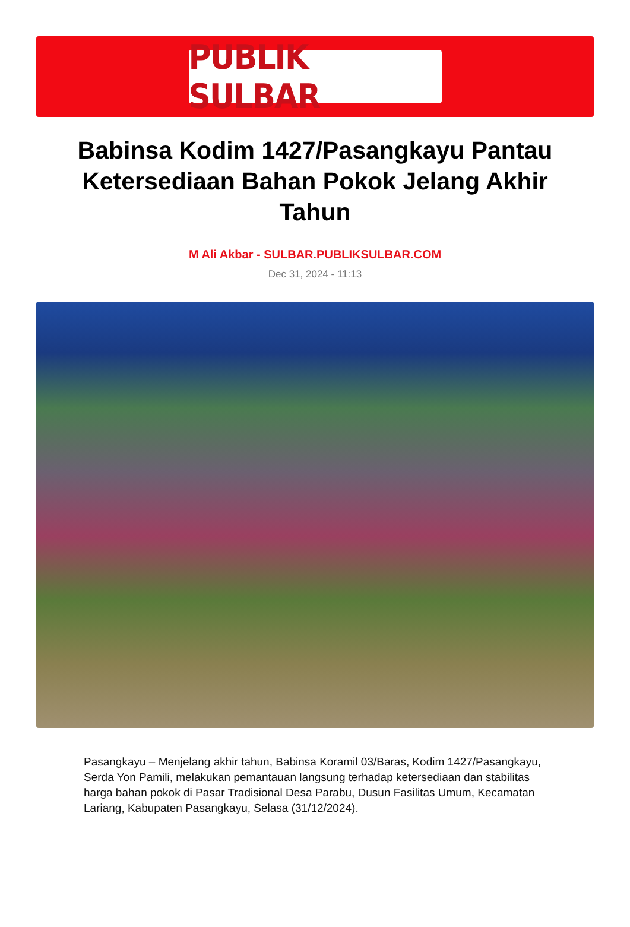PUBLIK SULBAR
Babinsa Kodim 1427/Pasangkayu Pantau Ketersediaan Bahan Pokok Jelang Akhir Tahun
M Ali Akbar - SULBAR.PUBLIKSULBAR.COM
Dec 31, 2024 - 11:13
Pasangkayu – Menjelang akhir tahun, Babinsa Koramil 03/Baras, Kodim 1427/Pasangkayu, Serda Yon Pamili, melakukan pemantauan langsung terhadap ketersediaan dan stabilitas harga bahan pokok di Pasar Tradisional Desa Parabu, Dusun Fasilitas Umum, Kecamatan Lariang, Kabupaten Pasangkayu, Selasa (31/12/2024).